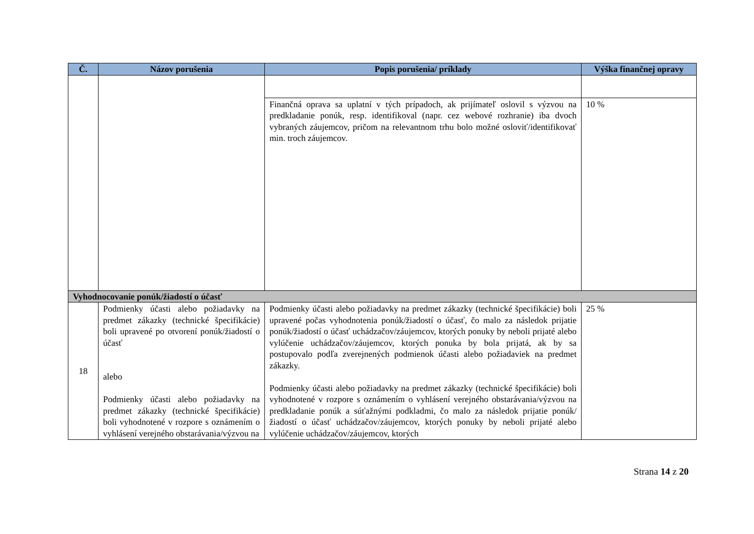| Č. | Názov porušenia | Popis porušenia/ príklady | Výška finančnej opravy |
| --- | --- | --- | --- |
| | | Finančná oprava sa uplatní v tých prípadoch, ak prijímateľ oslovil s výzvou na predkladanie ponúk, resp. identifikoval (napr. cez webové rozhranie) iba dvoch vybraných záujemcov, pričom na relevantnom trhu bolo možné osloviť/identifikovať min. troch záujemcov. | 10 % |
| Vyhodnocovanie ponúk/žiadostí o účasť | | | |
| 18 | Podmienky účasti alebo požiadavky na predmet zákazky (technické špecifikácie) boli upravené po otvorení ponúk/žiadostí o účasť alebo Podmienky účasti alebo požiadavky na predmet zákazky (technické špecifikácie) boli vyhodnotené v rozpore s oznámením o vyhlásení verejného obstarávania/výzvou na | Podmienky účasti alebo požiadavky na predmet zákazky (technické špecifikácie) boli upravené počas vyhodnotenia ponúk/žiadostí o účasť, čo malo za následok prijatie ponúk/žiadostí o účasť uchádzačov/záujemcov, ktorých ponuky by neboli prijaté alebo vylúčenie uchádzačov/záujemcov, ktorých ponuka by bola prijatá, ak by sa postupovalo podľa zverejnených podmienok účasti alebo požiadaviek na predmet zákazky. Podmienky účasti alebo požiadavky na predmet zákazky (technické špecifikácie) boli vyhodnotené v rozpore s oznámením o vyhlásení verejného obstarávania/výzvou na predkladanie ponúk a súťažnými podkladmi, čo malo za následok prijatie ponúk/žiadostí o účasť uchádzačov/záujemcov, ktorých ponuky by neboli prijaté alebo vylúčenie uchádzačov/záujemcov, ktorých | 25 % |
Strana 14 z 20